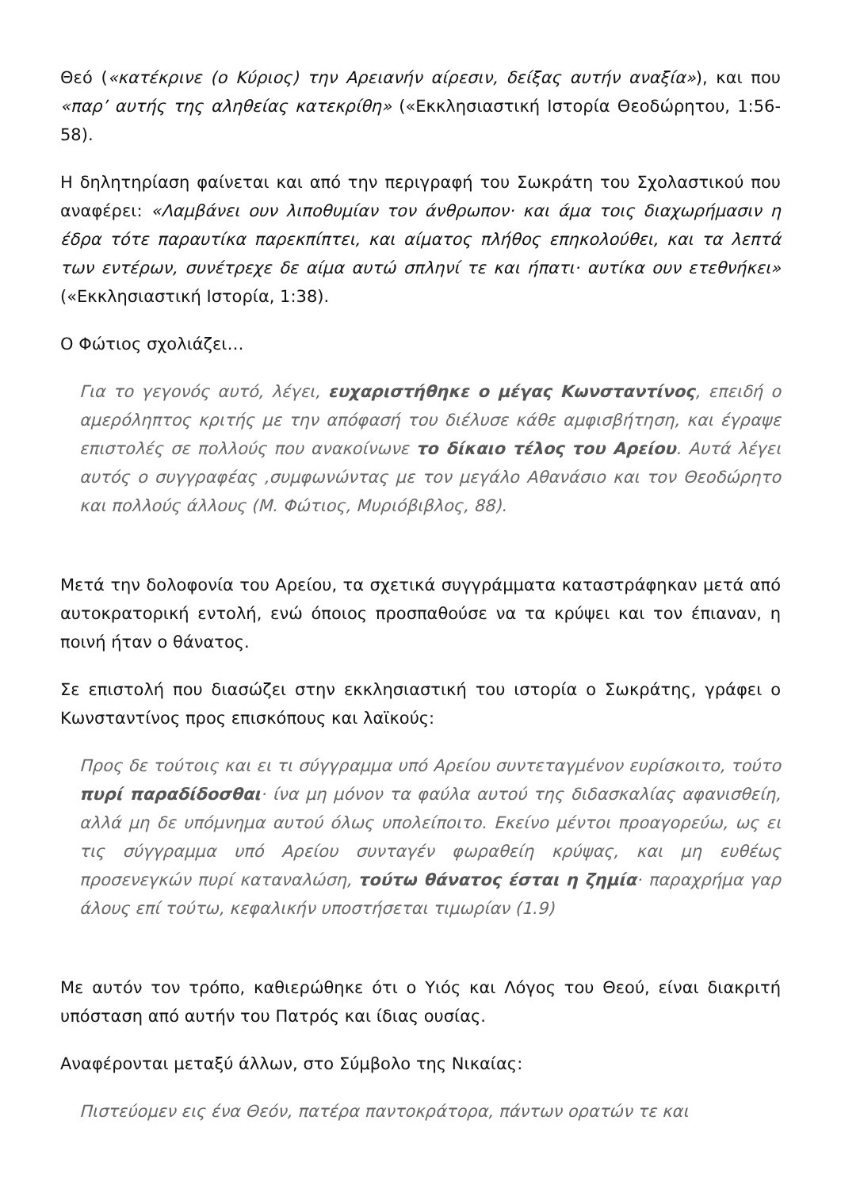Θεό («κατέκρινε (ο Κύριος) την Αρειανήν αίρεσιν, δείξας αυτήν αναξία»), και που «παρ’ αυτής της αληθείας κατεκρίθη» («Εκκλησιαστική Ιστορία Θεοδώρητου, 1:56-58).
Η δηλητηρίαση φαίνεται και από την περιγραφή του Σωκράτη του Σχολαστικού που αναφέρει: «Λαμβάνει ουν λιποθυμίαν τον άνθρωπον· και άμα τοις διαχωρήμασιν η έδρα τότε παραυτίκα παρεκπίπτει, και αίματος πλήθος επηκολούθει, και τα λεπτά των εντέρων, συνέτρεχε δε αίμα αυτώ σπληνί τε και ήπατι· αυτίκα ουν ετεθνήκει» («Εκκλησιαστική Ιστορία, 1:38).
Ο Φώτιος σχολιάζει…
Για το γεγονός αυτό, λέγει, ευχαριστήθηκε ο μέγας Κωνσταντίνος, επειδή ο αμερόληπτος κριτής με την απόφασή του διέλυσε κάθε αμφισβήτηση, και έγραψε επιστολές σε πολλούς που ανακοίνωνε το δίκαιο τέλος του Αρείου. Αυτά λέγει αυτός ο συγγραφέας ,συμφωνώντας με τον μεγάλο Αθανάσιο και τον Θεοδώρητο και πολλούς άλλους (Μ. Φώτιος, Μυριόβιβλος, 88).
Μετά την δολοφονία του Αρείου, τα σχετικά συγγράμματα καταστράφηκαν μετά από αυτοκρατορική εντολή, ενώ όποιος προσπαθούσε να τα κρύψει και τον έπιαναν, η ποινή ήταν ο θάνατος.
Σε επιστολή που διασώζει στην εκκλησιαστική του ιστορία ο Σωκράτης, γράφει ο Κωνσταντίνος προς επισκόπους και λαϊκούς:
Προς δε τούτοις και ει τι σύγγραμμα υπό Αρείου συντεταγμένον ευρίσκοιτο, τούτο πυρί παραδίδοσθαι· ίνα μη μόνον τα φαύλα αυτού της διδασκαλίας αφανισθείη, αλλά μη δε υπόμνημα αυτού όλως υπολείποιτο. Εκείνο μέντοι προαγορεύω, ως ει τις σύγγραμμα υπό Αρείου συνταγέν φωραθείη κρύψας, και μη ευθέως προσενεγκών πυρί καταναλώση, τούτω θάνατος έσται η ζημία· παραχρήμα γαρ άλους επί τούτω, κεφαλικήν υποστήσεται τιμωρίαν (1.9)
Με αυτόν τον τρόπο, καθιερώθηκε ότι ο Υιός και Λόγος του Θεού, είναι διακριτή υπόσταση από αυτήν του Πατρός και ίδιας ουσίας.
Αναφέρονται μεταξύ άλλων, στο Σύμβολο της Νικαίας:
Πιστεύομεν εις ένα Θεόν, πατέρα παντοκράτορα, πάντων ορατών τε και